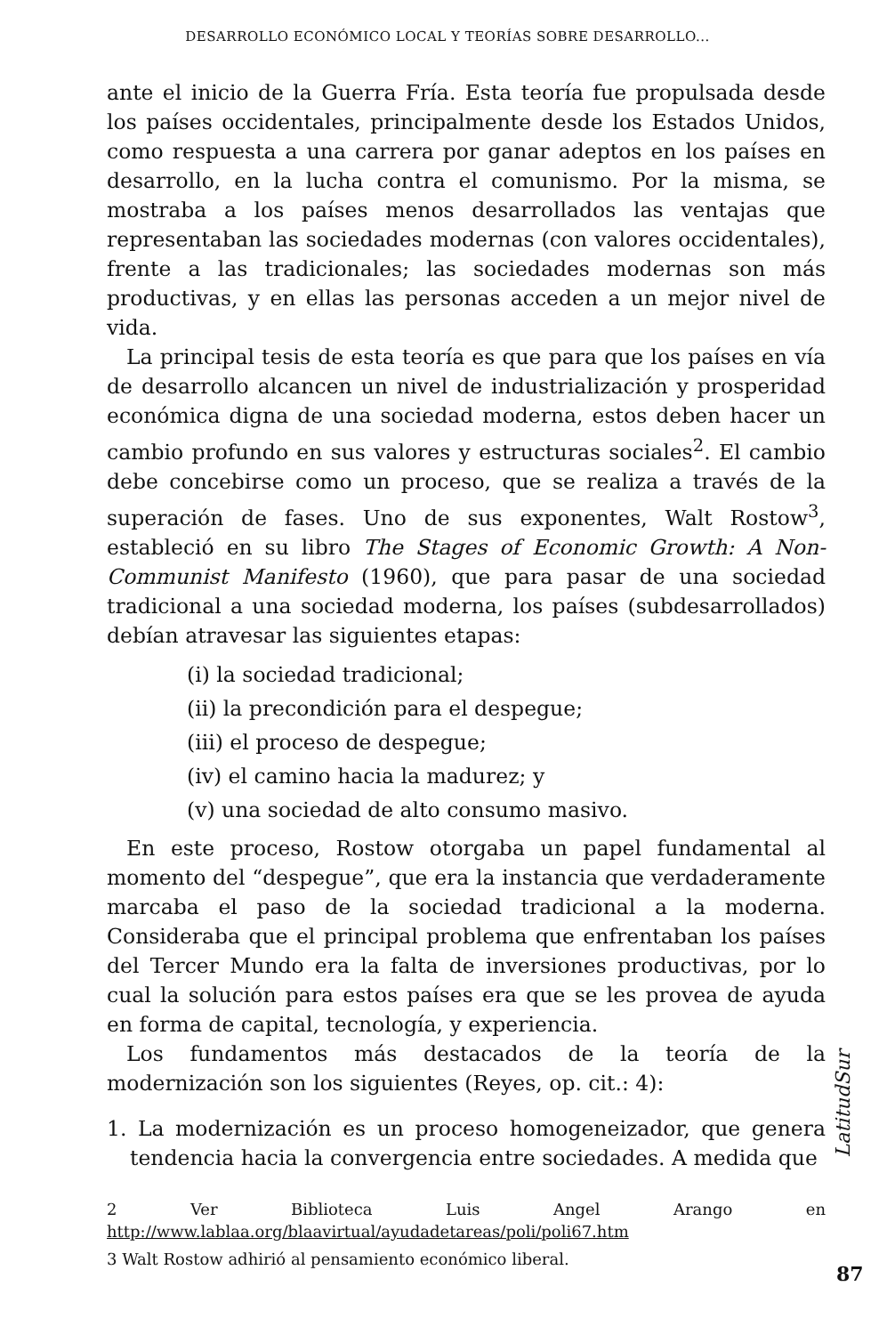DESARROLLO ECONÓMICO LOCAL Y TEORÍAS SOBRE DESARROLLO...
ante el inicio de la Guerra Fría. Esta teoría fue propulsada desde los países occidentales, principalmente desde los Estados Unidos, como respuesta a una carrera por ganar adeptos en los países en desarrollo, en la lucha contra el comunismo. Por la misma, se mostraba a los países menos desarrollados las ventajas que representaban las sociedades modernas (con valores occidentales), frente a las tradicionales; las sociedades modernas son más productivas, y en ellas las personas acceden a un mejor nivel de vida.
La principal tesis de esta teoría es que para que los países en vía de desarrollo alcancen un nivel de industrialización y prosperidad económica digna de una sociedad moderna, estos deben hacer un cambio profundo en sus valores y estructuras sociales<sup>2</sup>. El cambio debe concebirse como un proceso, que se realiza a través de la superación de fases. Uno de sus exponentes, Walt Rostow<sup>3</sup>, estableció en su libro The Stages of Economic Growth: A Non-Communist Manifesto (1960), que para pasar de una sociedad tradicional a una sociedad moderna, los países (subdesarrollados) debían atravesar las siguientes etapas:
(i) la sociedad tradicional;
(ii) la precondición para el despegue;
(iii) el proceso de despegue;
(iv) el camino hacia la madurez; y
(v) una sociedad de alto consumo masivo.
En este proceso, Rostow otorgaba un papel fundamental al momento del “despegue”, que era la instancia que verdaderamente marcaba el paso de la sociedad tradicional a la moderna. Consideraba que el principal problema que enfrentaban los países del Tercer Mundo era la falta de inversiones productivas, por lo cual la solución para estos países era que se les provea de ayuda en forma de capital, tecnología, y experiencia.
Los fundamentos más destacados de la teoría de la modernización son los siguientes (Reyes, op. cit.: 4):
1. La modernización es un proceso homogeneizador, que genera tendencia hacia la convergencia entre sociedades. A medida que
2 Ver Biblioteca Luis Angel Arango en http://www.lablaa.org/blaavirtual/ayudadetareas/poli/poli67.htm
3 Walt Rostow adhirió al pensamiento económico liberal.
LatitudSur
87